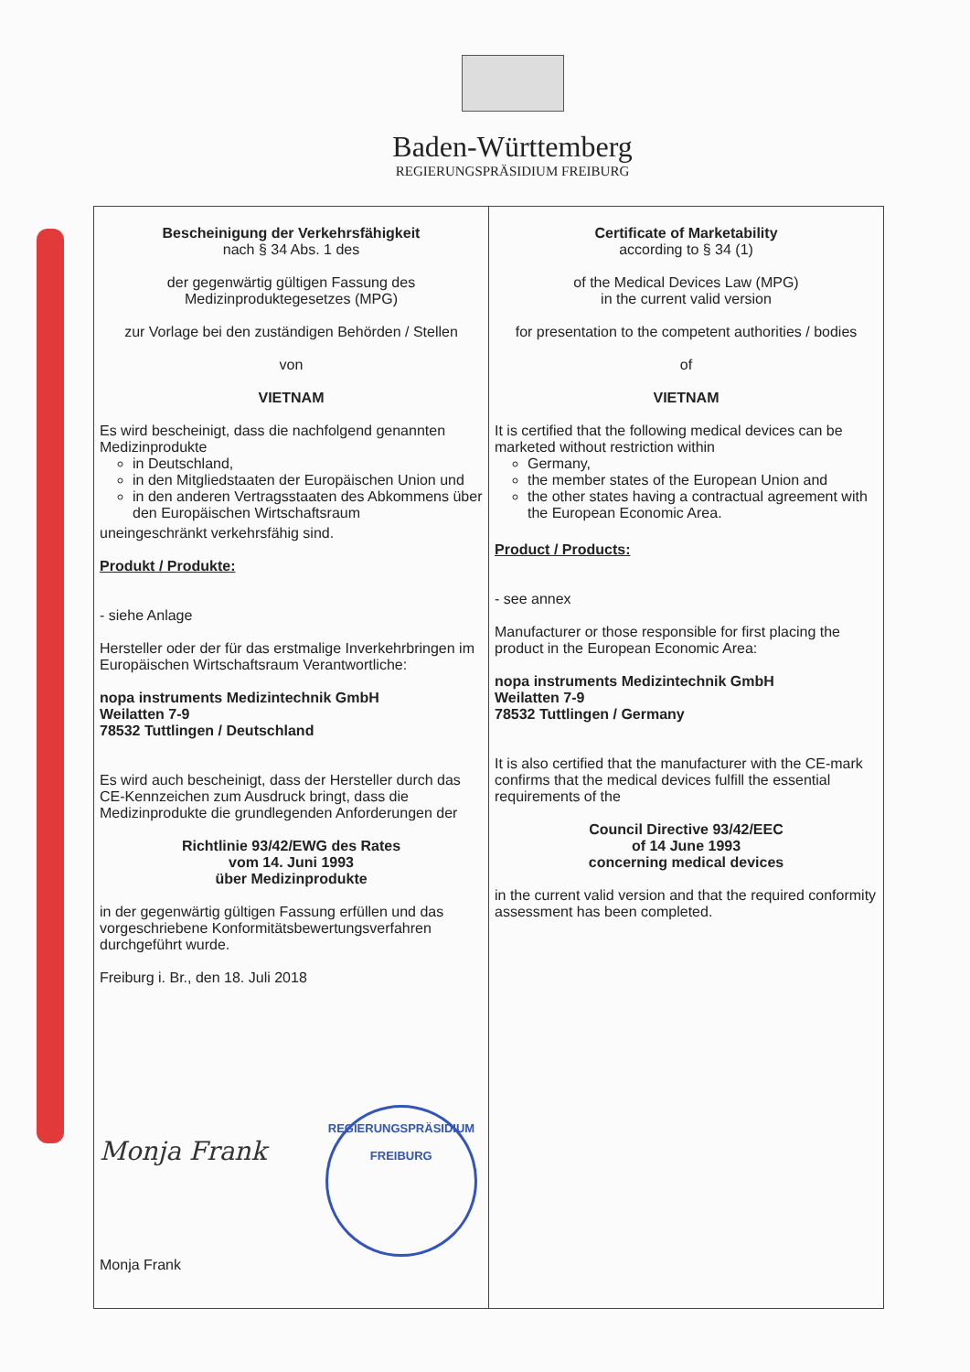Baden-Württemberg
REGIERUNGSPRÄSIDIUM FREIBURG
| Bescheinigung der Verkehrsfähigkeit nach § 34 Abs. 1 des der gegenwärtig gültigen Fassung des Medizinproduktegesetzes (MPG) zur Vorlage bei den zuständigen Behörden / Stellen von VIETNAM Es wird bescheinigt, dass die nachfolgend genannten Medizinprodukte in Deutschland, in den Mitgliedstaaten der Europäischen Union und in den anderen Vertragsstaaten des Abkommens über den Europäischen Wirtschaftsraum uneingeschränkt verkehrsfähig sind. Produkt / Produkte: - siehe Anlage Hersteller oder der für das erstmalige Inverkehrbringen im Europäischen Wirtschaftsraum Verantwortliche: nopa instruments Medizintechnik GmbH Weilatten 7-9 78532 Tuttlingen / Deutschland Es wird auch bescheinigt, dass der Hersteller durch das CE-Kennzeichen zum Ausdruck bringt, dass die Medizinprodukte die grundlegenden Anforderungen der Richtlinie 93/42/EWG des Rates vom 14. Juni 1993 über Medizinprodukte in der gegenwärtig gültigen Fassung erfüllen und das vorgeschriebene Konformitätsbewertungsverfahren durchgeführt wurde. Freiburg i. Br., den 18. Juli 2018 Monja Frank REGIERUNGSPRÄSIDIUM FREIBURG Monja Frank | Certificate of Marketability according to § 34 (1) of the Medical Devices Law (MPG) in the current valid version for presentation to the competent authorities / bodies of VIETNAM It is certified that the following medical devices can be marketed without restriction within Germany, the member states of the European Union and the other states having a contractual agreement with the European Economic Area. Product / Products: - see annex Manufacturer or those responsible for first placing the product in the European Economic Area: nopa instruments Medizintechnik GmbH Weilatten 7-9 78532 Tuttlingen / Germany It is also certified that the manufacturer with the CE-mark confirms that the medical devices fulfill the essential requirements of the Council Directive 93/42/EEC of 14 June 1993 concerning medical devices in the current valid version and that the required conformity assessment has been completed. |